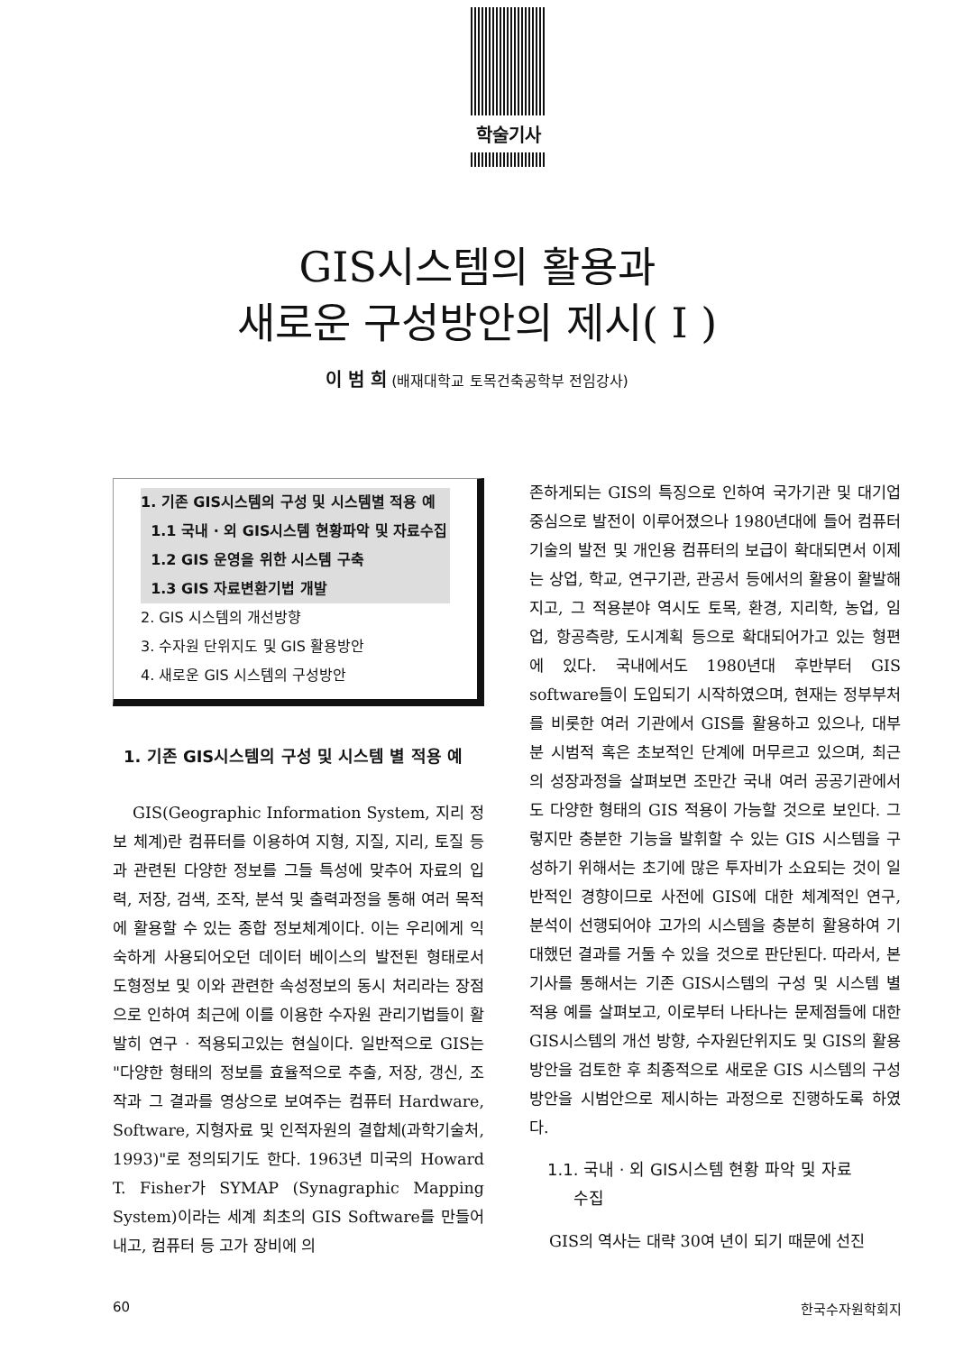학술기사
GIS시스템의 활용과
새로운 구성방안의 제시( I )
이 범 희 (배재대학교 토목건축공학부 전임강사)
1. 기존 GIS시스템의 구성 및 시스템별 적용 예
1.1 국내 · 외 GIS시스템 현황파악 및 자료수집
1.2 GIS 운영을 위한 시스템 구축
1.3 GIS 자료변환기법 개발
2. GIS 시스템의 개선방향
3. 수자원 단위지도 및 GIS 활용방안
4. 새로운 GIS 시스템의 구성방안
1. 기존 GIS시스템의 구성 및 시스템 별 적용 예
GIS(Geographic Information System, 지리 정보 체계)란 컴퓨터를 이용하여 지형, 지질, 지리, 토질 등과 관련된 다양한 정보를 그들 특성에 맞추어 자료의 입력, 저장, 검색, 조작, 분석 및 출력과정을 통해 여러 목적에 활용할 수 있는 종합 정보체계이다. 이는 우리에게 익숙하게 사용되어오던 데이터 베이스의 발전된 형태로서 도형정보 및 이와 관련한 속성정보의 동시 처리라는 장점으로 인하여 최근에 이를 이용한 수자원 관리기법들이 활발히 연구 · 적용되고있는 현실이다. 일반적으로 GIS는 "다양한 형태의 정보를 효율적으로 추출, 저장, 갱신, 조작과 그 결과를 영상으로 보여주는 컴퓨터 Hardware, Software, 지형자료 및 인적자원의 결합체(과학기술처, 1993)"로 정의되기도 한다. 1963년 미국의 Howard T. Fisher가 SYMAP (Synagraphic Mapping System)이라는 세계 최초의 GIS Software를 만들어내고, 컴퓨터 등 고가 장비에 의
존하게되는 GIS의 특징으로 인하여 국가기관 및 대기업 중심으로 발전이 이루어졌으나 1980년대에 들어 컴퓨터 기술의 발전 및 개인용 컴퓨터의 보급이 확대되면서 이제는 상업, 학교, 연구기관, 관공서 등에서의 활용이 활발해지고, 그 적용분야 역시도 토목, 환경, 지리학, 농업, 임업, 항공측량, 도시계획 등으로 확대되어가고 있는 형편에 있다. 국내에서도 1980년대 후반부터 GIS software들이 도입되기 시작하였으며, 현재는 정부부처를 비롯한 여러 기관에서 GIS를 활용하고 있으나, 대부분 시범적 혹은 초보적인 단계에 머무르고 있으며, 최근의 성장과정을 살펴보면 조만간 국내 여러 공공기관에서도 다양한 형태의 GIS 적용이 가능할 것으로 보인다. 그렇지만 충분한 기능을 발휘할 수 있는 GIS 시스템을 구성하기 위해서는 초기에 많은 투자비가 소요되는 것이 일반적인 경향이므로 사전에 GIS에 대한 체계적인 연구, 분석이 선행되어야 고가의 시스템을 충분히 활용하여 기대했던 결과를 거둘 수 있을 것으로 판단된다. 따라서, 본 기사를 통해서는 기존 GIS시스템의 구성 및 시스템 별 적용 예를 살펴보고, 이로부터 나타나는 문제점들에 대한 GIS시스템의 개선 방향, 수자원단위지도 및 GIS의 활용방안을 검토한 후 최종적으로 새로운 GIS 시스템의 구성 방안을 시범안으로 제시하는 과정으로 진행하도록 하였다.
1.1. 국내 · 외 GIS시스템 현황 파악 및 자료
수집
GIS의 역사는 대략 30여 년이 되기 때문에 선진
60 한국수자원학회지